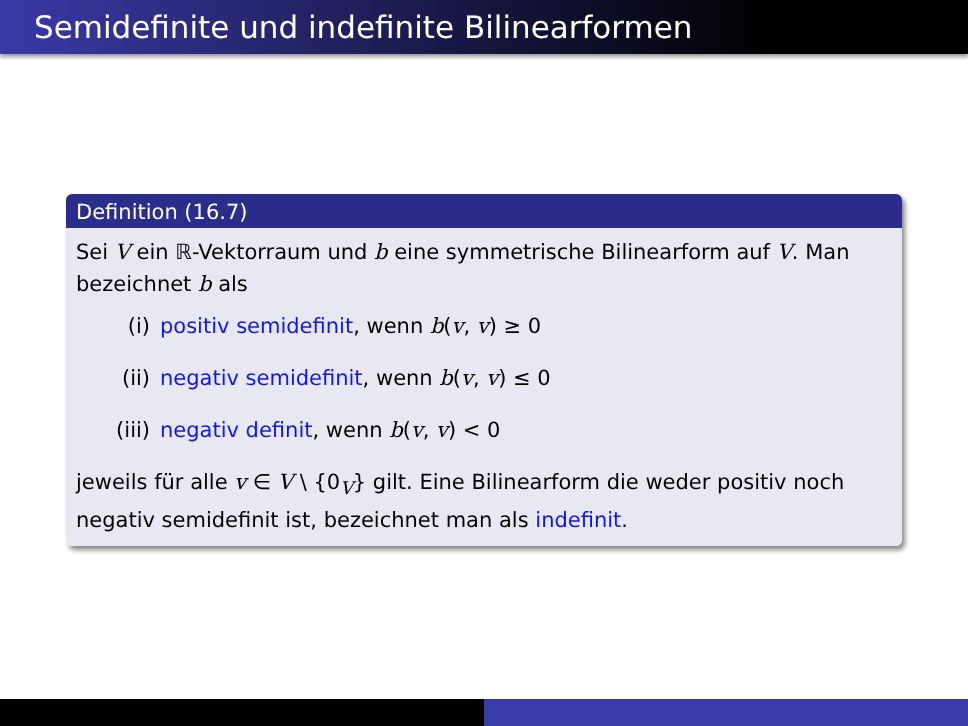Semidefinite und indefinite Bilinearformen
Definition (16.7)
Sei V ein ℝ-Vektorraum und b eine symmetrische Bilinearform auf V. Man bezeichnet b als
(i) positiv semidefinit, wenn b(v, v) ≥ 0
(ii) negativ semidefinit, wenn b(v, v) ≤ 0
(iii) negativ definit, wenn b(v, v) < 0
jeweils für alle v ∈ V \ {0<sub>V</sub>} gilt. Eine Bilinearform die weder positiv noch negativ semidefinit ist, bezeichnet man als indefinit.